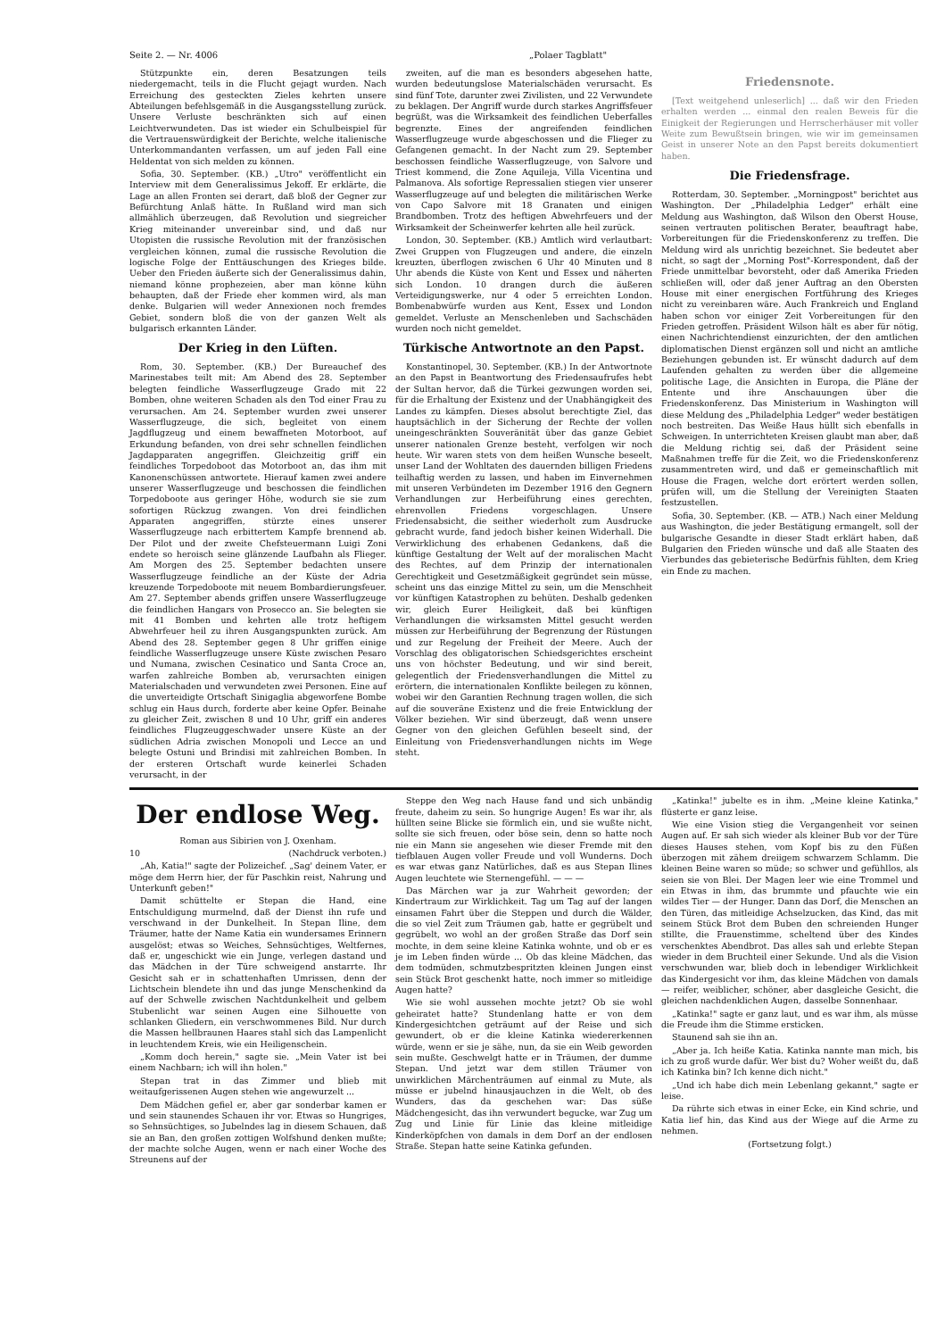Seite 2. — Nr. 4006 „Polaer Tagblatt"
Stützpunkte ein, deren Besatzungen teils niedergemacht, teils in die Flucht gejagt wurden. Nach Erreichung des gesteckten Zieles kehrten unsere Abteilungen befehlsgemäß in die Ausgangsstellung zurück. Unsere Verluste beschränkten sich auf einen Leichtverwundeten. Das ist wieder ein Schulbeispiel für die Vertrauenswürdigkeit der Berichte, welche italienische Unterkommandanten verfassen, um auf jeden Fall eine Heldentat von sich melden zu können.
Sofia, 30. September. (KB.) „Utro" veröffentlicht ein Interview mit dem Generalissimus Jekoff. Er erklärte, die Lage an allen Fronten sei derart, daß bloß der Gegner zur Befürchtung Anlaß hätte. In Rußland wird man sich allmählich überzeugen, daß Revolution und siegreicher Krieg miteinander unvereinbar sind, und daß nur Utopisten die russische Revolution mit der französischen vergleichen können, zumal die russische Revolution die logische Folge der Enttäuschungen des Krieges bilde. Ueber den Frieden äußerte sich der Generalissimus dahin, niemand könne prophezeien, aber man könne kühn behaupten, daß der Friede eher kommen wird, als man denke. Bulgarien will weder Annexionen noch fremdes Gebiet, sondern bloß die von der ganzen Welt als bulgarisch erkannten Länder.
Der Krieg in den Lüften.
Rom, 30. September. (KB.) Der Bureauchef des Marinestabes teilt mit: Am Abend des 28. September belegten feindliche Wasserflugzeuge Grado mit 22 Bomben, ohne weiteren Schaden als den Tod einer Frau zu verursachen. Am 24. September wurden zwei unserer Wasserflugzeuge, die sich, begleitet von einem Jagdflugzeug und einem bewaffneten Motorboot, auf Erkundung befanden, von drei sehr schnellen feindlichen Jagdapparaten angegriffen. Gleichzeitig griff ein feindliches Torpedoboot das Motorboot an, das ihm mit Kanonenschüssen antwortete. Hierauf kamen zwei andere unserer Wasserflugzeuge und beschossen die feindlichen Torpedoboote aus geringer Höhe, wodurch sie sie zum sofortigen Rückzug zwangen. Von drei feindlichen Apparaten angegriffen, stürzte eines unserer Wasserflugzeuge nach erbittertem Kampfe brennend ab. Der Pilot und der zweite Chefsteuermann Luigi Zoni endete so heroisch seine glänzende Laufbahn als Flieger. Am Morgen des 25. September bedachten unsere Wasserflugzeuge feindliche an der Küste der Adria kreuzende Torpedoboote mit neuem Bombardierungsfeuer. Am 27. September abends griffen unsere Wasserflugzeuge die feindlichen Hangars von Prosecco an. Sie belegten sie mit 41 Bomben und kehrten alle trotz heftigem Abwehrfeuer heil zu ihren Ausgangspunkten zurück. Am Abend des 28. September gegen 8 Uhr griffen einige feindliche Wasserflugzeuge unsere Küste zwischen Pesaro und Numana, zwischen Cesinatico und Santa Croce an, warfen zahlreiche Bomben ab, verursachten einigen Materialschaden und verwundeten zwei Personen. Eine auf die unverteidigte Ortschaft Sinigaglia abgeworfene Bombe schlug ein Haus durch, forderte aber keine Opfer. Beinahe zu gleicher Zeit, zwischen 8 und 10 Uhr, griff ein anderes feindliches Flugzeuggeschwader unsere Küste an der südlichen Adria zwischen Monopoli und Lecce an und belegte Ostuni und Brindisi mit zahlreichen Bomben. In der ersteren Ortschaft wurde keinerlei Schaden verursacht, in der
zweiten, auf die man es besonders abgesehen hatte, wurden bedeutungslose Materialschäden verursacht. Es sind fünf Tote, darunter zwei Zivilisten, und 22 Verwundete zu beklagen. Der Angriff wurde durch starkes Angriffsfeuer begrüßt, was die Wirksamkeit des feindlichen Ueberfalles begrenzte. Eines der angreifenden feindlichen Wasserflugzeuge wurde abgeschossen und die Flieger zu Gefangenen gemacht. In der Nacht zum 29. September beschossen feindliche Wasserflugzeuge, von Salvore und Triest kommend, die Zone Aquileja, Villa Vicentina und Palmanova. Als sofortige Repressalien stiegen vier unserer Wasserflugzeuge auf und belegten die militärischen Werke von Capo Salvore mit 18 Granaten und einigen Brandbomben. Trotz des heftigen Abwehrfeuers und der Wirksamkeit der Scheinwerfer kehrten alle heil zurück.
London, 30. September. (KB.) Amtlich wird verlautbart: Zwei Gruppen von Flugzeugen und andere, die einzeln kreuzten, überflogen zwischen 6 Uhr 40 Minuten und 8 Uhr abends die Küste von Kent und Essex und näherten sich London. 10 drangen durch die äußeren Verteidigungswerke, nur 4 oder 5 erreichten London. Bombenabwürfe wurden aus Kent, Essex und London gemeldet. Verluste an Menschenleben und Sachschäden wurden noch nicht gemeldet.
Türkische Antwortnote an den Papst.
Konstantinopel, 30. September. (KB.) In der Antwortnote an den Papst in Beantwortung des Friedensaufrufes hebt der Sultan hervor, daß die Türkei gezwungen worden sei, für die Erhaltung der Existenz und der Unabhängigkeit des Landes zu kämpfen. Dieses absolut berechtigte Ziel, das hauptsächlich in der Sicherung der Rechte der vollen uneingeschränkten Souveränität über das ganze Gebiet unserer nationalen Grenze besteht, verfolgen wir noch heute. Wir waren stets von dem heißen Wunsche beseelt, unser Land der Wohltaten des dauernden billigen Friedens teilhaftig werden zu lassen, und haben im Einvernehmen mit unseren Verbündeten im Dezember 1916 den Gegnern Verhandlungen zur Herbeiführung eines gerechten, ehrenvollen Friedens vorgeschlagen. Unsere Friedensabsicht, die seither wiederholt zum Ausdrucke gebracht wurde, fand jedoch bisher keinen Widerhall. Die Verwirklichung des erhabenen Gedankens, daß die künftige Gestaltung der Welt auf der moralischen Macht des Rechtes, auf dem Prinzip der internationalen Gerechtigkeit und Gesetzmäßigkeit gegründet sein müsse, scheint uns das einzige Mittel zu sein, um die Menschheit vor künftigen Katastrophen zu behüten. Deshalb gedenken wir, gleich Eurer Heiligkeit, daß bei künftigen Verhandlungen die wirksamsten Mittel gesucht werden müssen zur Herbeiführung der Begrenzung der Rüstungen und zur Regelung der Freiheit der Meere. Auch der Vorschlag des obligatorischen Schiedsgerichtes erscheint uns von höchster Bedeutung, und wir sind bereit, gelegentlich der Friedensverhandlungen die Mittel zu erörtern, die internationalen Konflikte beilegen zu können, wobei wir den Garantien Rechnung tragen wollen, die sich auf die souveräne Existenz und die freie Entwicklung der Völker beziehen. Wir sind überzeugt, daß wenn unsere Gegner von den gleichen Gefühlen beseelt sind, der Einleitung von Friedensverhandlungen nichts im Wege steht.
Friedensnote.
[Text weitgehend unleserlich] ... daß wir den Frieden erhalten werden ... einmal den realen Beweis für die Einigkeit der Regierungen und Herrscherhäuser mit voller Weite zum Bewußtsein bringen, wie wir im gemeinsamen Geist in unserer Note an den Papst bereits dokumentiert haben.
Die Friedensfrage.
Rotterdam, 30. September. „Morningpost" berichtet aus Washington. Der „Philadelphia Ledger" erhält eine Meldung aus Washington, daß Wilson den Oberst House, seinen vertrauten politischen Berater, beauftragt habe, Vorbereitungen für die Friedenskonferenz zu treffen. Die Meldung wird als unrichtig bezeichnet. Sie bedeutet aber nicht, so sagt der „Morning Post"-Korrespondent, daß der Friede unmittelbar bevorsteht, oder daß Amerika Frieden schließen will, oder daß jener Auftrag an den Obersten House mit einer energischen Fortführung des Krieges nicht zu vereinbaren wäre. Auch Frankreich und England haben schon vor einiger Zeit Vorbereitungen für den Frieden getroffen. Präsident Wilson hält es aber für nötig, einen Nachrichtendienst einzurichten, der den amtlichen diplomatischen Dienst ergänzen soll und nicht an amtliche Beziehungen gebunden ist. Er wünscht dadurch auf dem Laufenden gehalten zu werden über die allgemeine politische Lage, die Ansichten in Europa, die Pläne der Entente und ihre Anschauungen über die Friedenskonferenz. Das Ministerium in Washington will diese Meldung des „Philadelphia Ledger" weder bestätigen noch bestreiten. Das Weiße Haus hüllt sich ebenfalls in Schweigen. In unterrichteten Kreisen glaubt man aber, daß die Meldung richtig sei, daß der Präsident seine Maßnahmen treffe für die Zeit, wo die Friedenskonferenz zusammentreten wird, und daß er gemeinschaftlich mit House die Fragen, welche dort erörtert werden sollen, prüfen will, um die Stellung der Vereinigten Staaten festzustellen.
Sofia, 30. September. (KB. — ATB.) Nach einer Meldung aus Washington, die jeder Bestätigung ermangelt, soll der bulgarische Gesandte in dieser Stadt erklärt haben, daß Bulgarien den Frieden wünsche und daß alle Staaten des Vierbundes das gebieterische Bedürfnis fühlten, dem Krieg ein Ende zu machen.
Der endlose Weg.
Roman aus Sibirien von J. Oxenham.
10 (Nachdruck verboten.)
„Ah, Katia!" sagte der Polizeichef. „Sag' deinem Vater, er möge dem Herrn hier, der für Paschkin reist, Nahrung und Unterkunft geben!"
Damit schüttelte er Stepan die Hand, eine Entschuldigung murmelnd, daß der Dienst ihn rufe und verschwand in der Dunkelheit. In Stepan Iline, dem Träumer, hatte der Name Katia ein wundersames Erinnern ausgelöst; etwas so Weiches, Sehnsüchtiges, Weltfernes, daß er, ungeschickt wie ein Junge, verlegen dastand und das Mädchen in der Türe schweigend anstarrte. Ihr Gesicht sah er in schattenhaften Umrissen, denn der Lichtschein blendete ihn und das junge Menschenkind da auf der Schwelle zwischen Nachtdunkelheit und gelbem Stubenlicht war seinen Augen eine Silhouette von schlanken Gliedern, ein verschwommenes Bild. Nur durch die Massen hellbraunen Haares stahl sich das Lampenlicht in leuchtendem Kreis, wie ein Heiligenschein.
„Komm doch herein," sagte sie. „Mein Vater ist bei einem Nachbarn; ich will ihn holen."
Stepan trat in das Zimmer und blieb mit weitaufgerissenen Augen stehen wie angewurzelt ...
Dem Mädchen gefiel er, aber gar sonderbar kamen er und sein staunendes Schauen ihr vor. Etwas so Hungriges, so Sehnsüchtiges, so Jubelndes lag in diesem Schauen, daß sie an Ban, den großen zottigen Wolfshund denken mußte; der machte solche Augen, wenn er nach einer Woche des Streunens auf der
Steppe den Weg nach Hause fand und sich unbändig freute, daheim zu sein. So hungrige Augen! Es war ihr, als hüllten seine Blicke sie förmlich ein, und sie wußte nicht, sollte sie sich freuen, oder böse sein, denn so hatte noch nie ein Mann sie angesehen wie dieser Fremde mit den tiefblauen Augen voller Freude und voll Wunderns. Doch es war etwas ganz Natürliches, daß es aus Stepan Ilines Augen leuchtete wie Sternengefühl. — — —
Das Märchen war ja zur Wahrheit geworden; der Kindertraum zur Wirklichkeit. Tag um Tag auf der langen einsamen Fahrt über die Steppen und durch die Wälder, die so viel Zeit zum Träumen gab, hatte er gegrübelt und gegrübelt, wo wohl an der großen Straße das Dorf sein mochte, in dem seine kleine Katinka wohnte, und ob er es je im Leben finden würde ... Ob das kleine Mädchen, das dem todmüden, schmutzbespritzten kleinen Jungen einst sein Stück Brot geschenkt hatte, noch immer so mitleidige Augen hatte?
Wie sie wohl aussehen mochte jetzt? Ob sie wohl geheiratet hatte? Stundenlang hatte er von dem Kindergesichtchen geträumt auf der Reise und sich gewundert, ob er die kleine Katinka wiedererkennen würde, wenn er sie je sähe, nun, da sie ein Weib geworden sein mußte. Geschwelgt hatte er in Träumen, der dumme Stepan. Und jetzt war dem stillen Träumer von unwirklichen Märchenträumen auf einmal zu Mute, als müsse er jubelnd hinausjauchzen in die Welt, ob des Wunders, das da geschehen war: Das süße Mädchengesicht, das ihn verwundert begucke, war Zug um Zug und Linie für Linie das kleine mitleidige Kinderköpfchen von damals in dem Dorf an der endlosen Straße. Stepan hatte seine Katinka gefunden.
„Katinka!" jubelte es in ihm. „Meine kleine Katinka," flüsterte er ganz leise.
Wie eine Vision stieg die Vergangenheit vor seinen Augen auf. Er sah sich wieder als kleiner Bub vor der Türe dieses Hauses stehen, vom Kopf bis zu den Füßen überzogen mit zähem dreiigem schwarzem Schlamm. Die kleinen Beine waren so müde; so schwer und gefühllos, als seien sie von Blei. Der Magen leer wie eine Trommel und ein Etwas in ihm, das brummte und pfauchte wie ein wildes Tier — der Hunger. Dann das Dorf, die Menschen an den Türen, das mitleidige Achselzucken, das Kind, das mit seinem Stück Brot dem Buben den schreienden Hunger stillte, die Frauenstimme, scheltend über des Kindes verschenktes Abendbrot. Das alles sah und erlebte Stepan wieder in dem Bruchteil einer Sekunde. Und als die Vision verschwunden war, blieb doch in lebendiger Wirklichkeit das Kindergesicht vor ihm, das kleine Mädchen von damals — reifer, weiblicher, schöner, aber dasgleiche Gesicht, die gleichen nachdenklichen Augen, dasselbe Sonnenhaar.
„Katinka!" sagte er ganz laut, und es war ihm, als müsse die Freude ihm die Stimme ersticken.
Staunend sah sie ihn an.
„Aber ja. Ich heiße Katia. Katinka nannte man mich, bis ich zu groß wurde dafür. Wer bist du? Woher weißt du, daß ich Katinka bin? Ich kenne dich nicht."
„Und ich habe dich mein Lebenlang gekannt," sagte er leise.
Da rührte sich etwas in einer Ecke, ein Kind schrie, und Katia lief hin, das Kind aus der Wiege auf die Arme zu nehmen.
(Fortsetzung folgt.)